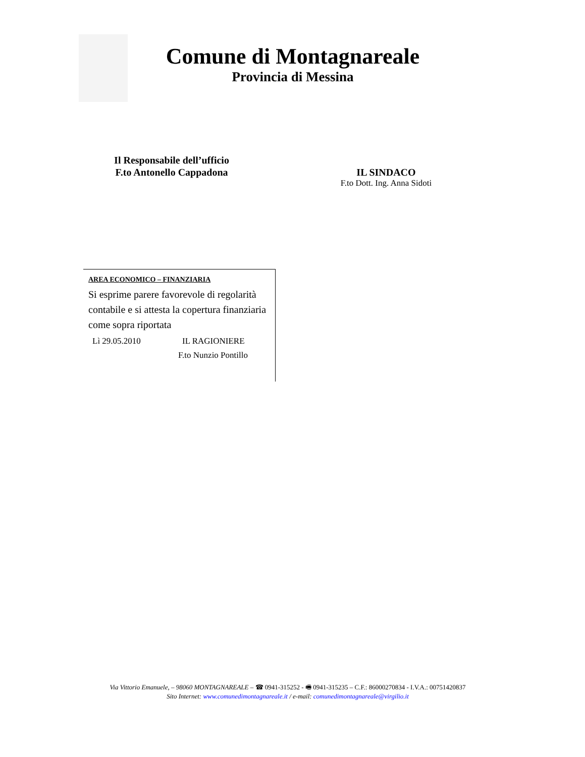Comune di Montagnareale
Provincia di Messina
Il Responsabile dell’ufficio
F.to Antonello Cappadona
IL SINDACO
F.to Dott. Ing. Anna Sidoti
AREA ECONOMICO – FINANZIARIA
Si esprime parere favorevole di regolarità contabile e si attesta la copertura finanziaria come sopra riportata
Lì 29.05.2010 IL RAGIONIERE
F.to Nunzio Pontillo
Via Vittorio Emanuele, – 98060 MONTAGNAREALE – ☎ 0941-315252 - 🖷 0941-315235 – C.F.: 86000270834 - I.V.A.: 00751420837
Sito Internet: www.comunedimontagnareale.it / e-mail: comunedimontagnareale@virgilio.it